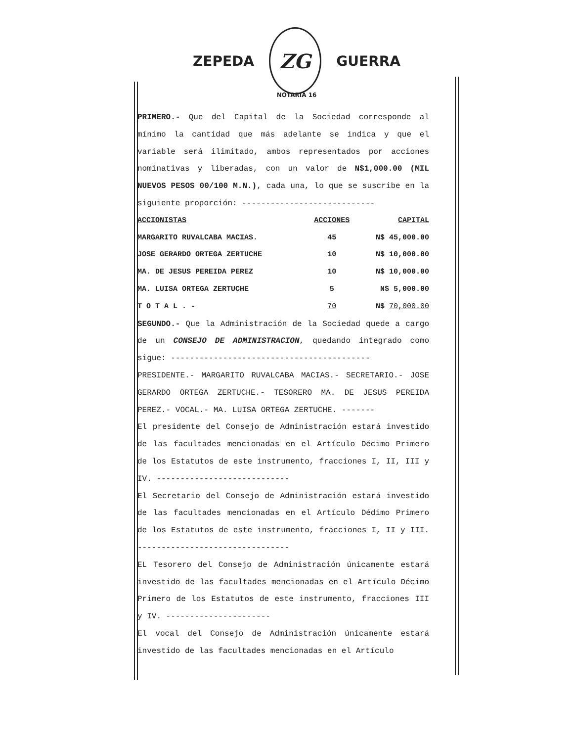ZEPEDA
ZG
GUERRA
NOTARIA 16
PRIMERO.- Que del Capital de la Sociedad corresponde al mínimo la cantidad que más adelante se indica y que el variable será ilimitado, ambos representados por acciones nominativas y liberadas, con un valor de N$1,000.00 (MIL NUEVOS PESOS 00/100 M.N.), cada una, lo que se suscribe en la siguiente proporción: ----------------------------
| ACCIONISTAS | ACCIONES | CAPITAL |
| --- | --- | --- |
| MARGARITO RUVALCABA MACIAS. | 45 | N$ 45,000.00 |
| JOSE GERARDO ORTEGA ZERTUCHE | 10 | N$ 10,000.00 |
| MA. DE JESUS PEREIDA PEREZ | 10 | N$ 10,000.00 |
| MA. LUISA ORTEGA ZERTUCHE | 5 | N$ 5,000.00 |
| T O T A L . - | 70 | N$ 70,000.00 |
SEGUNDO.- Que la Administración de la Sociedad quede a cargo de un CONSEJO DE ADMINISTRACION, quedando integrado como sigue: ------------------------------------------
PRESIDENTE.- MARGARITO RUVALCABA MACIAS.- SECRETARIO.- JOSE GERARDO ORTEGA ZERTUCHE.- TESORERO MA. DE JESUS PEREIDA PEREZ.- VOCAL.- MA. LUISA ORTEGA ZERTUCHE. -------
El presidente del Consejo de Administración estará investido de las facultades mencionadas en el Artículo Décimo Primero de los Estatutos de este instrumento, fracciones I, II, III y IV. ----------------------------
El Secretario del Consejo de Administración estará investido de las facultades mencionadas en el Artículo Dédimo Primero de los Estatutos de este instrumento, fracciones I, II y III. --------------------------------
EL Tesorero del Consejo de Administración únicamente estará investido de las facultades mencionadas en el Artículo Décimo Primero de los Estatutos de este instrumento, fracciones III y IV. ----------------------
El vocal del Consejo de Administración únicamente estará investido de las facultades mencionadas en el Artículo